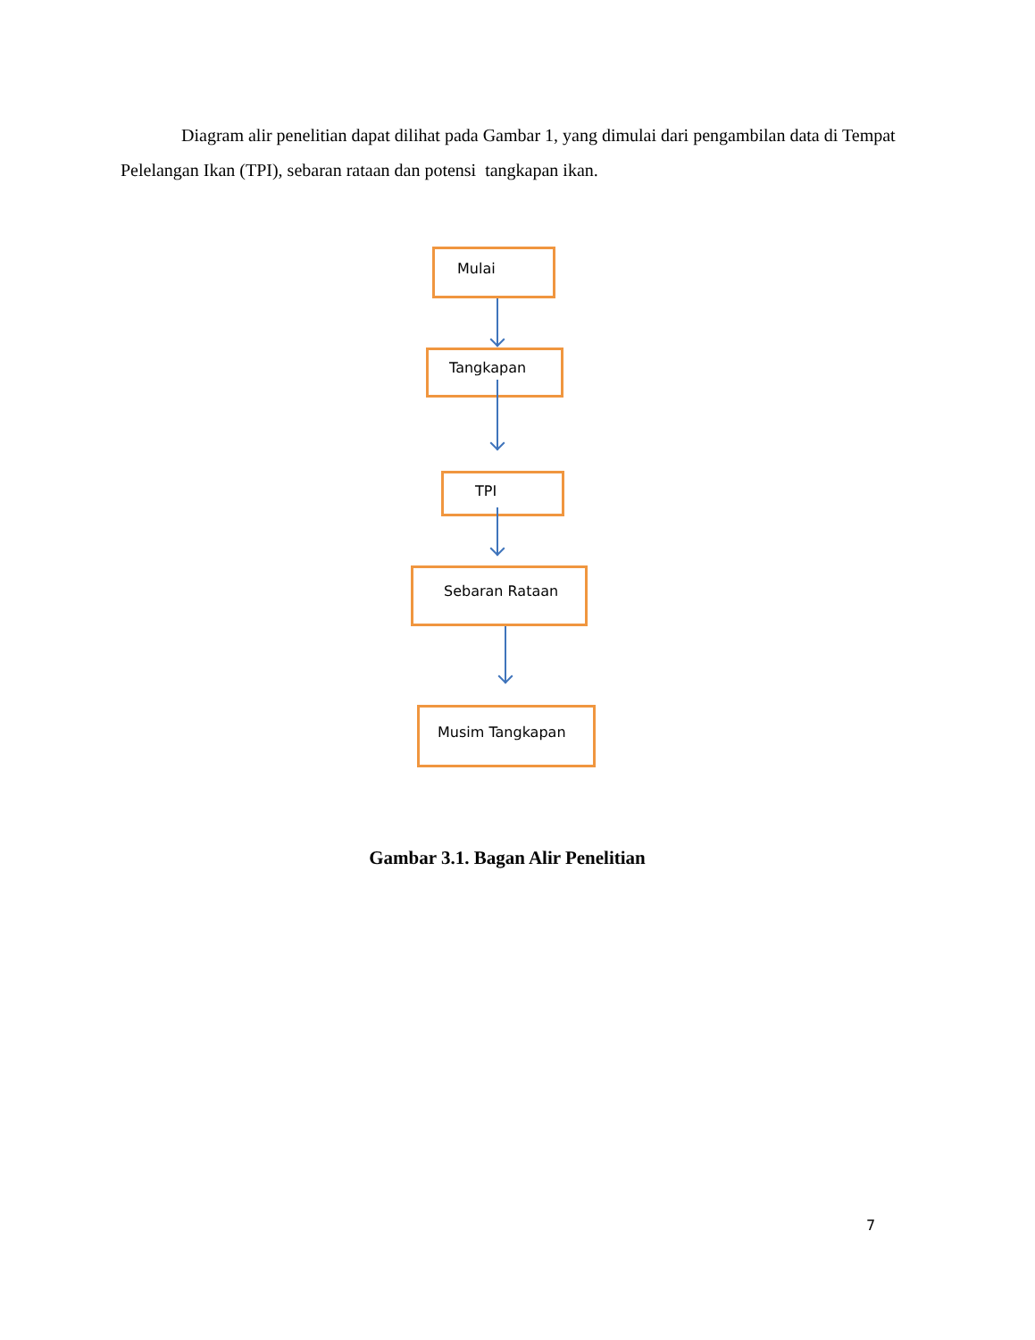Diagram alir penelitian dapat dilihat pada Gambar 1, yang dimulai dari pengambilan data di Tempat Pelelangan Ikan (TPI), sebaran rataan dan potensi tangkapan ikan.
Mulai
Tangkapan
TPI
Sebaran Rataan
Musim Tangkapan
Gambar 3.1. Bagan Alir Penelitian
7